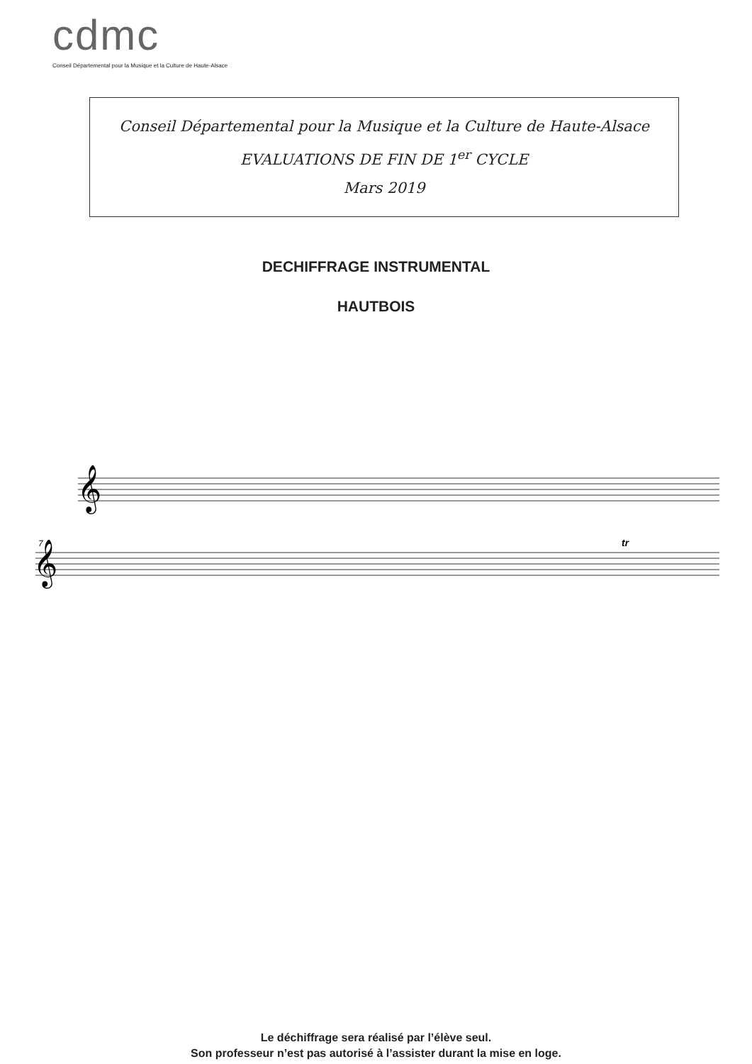cdmc
Conseil Départemental pour la Musique et la Culture de Haute-Alsace
Conseil Départemental pour la Musique et la Culture de Haute-Alsace
EVALUATIONS DE FIN DE 1<sup>er</sup> CYCLE
Mars 2019
DECHIFFRAGE INSTRUMENTAL
HAUTBOIS
𝄞
𝄞
7
tr
Le déchiffrage sera réalisé par l’élève seul.
Son professeur n’est pas autorisé à l’assister durant la mise en loge.